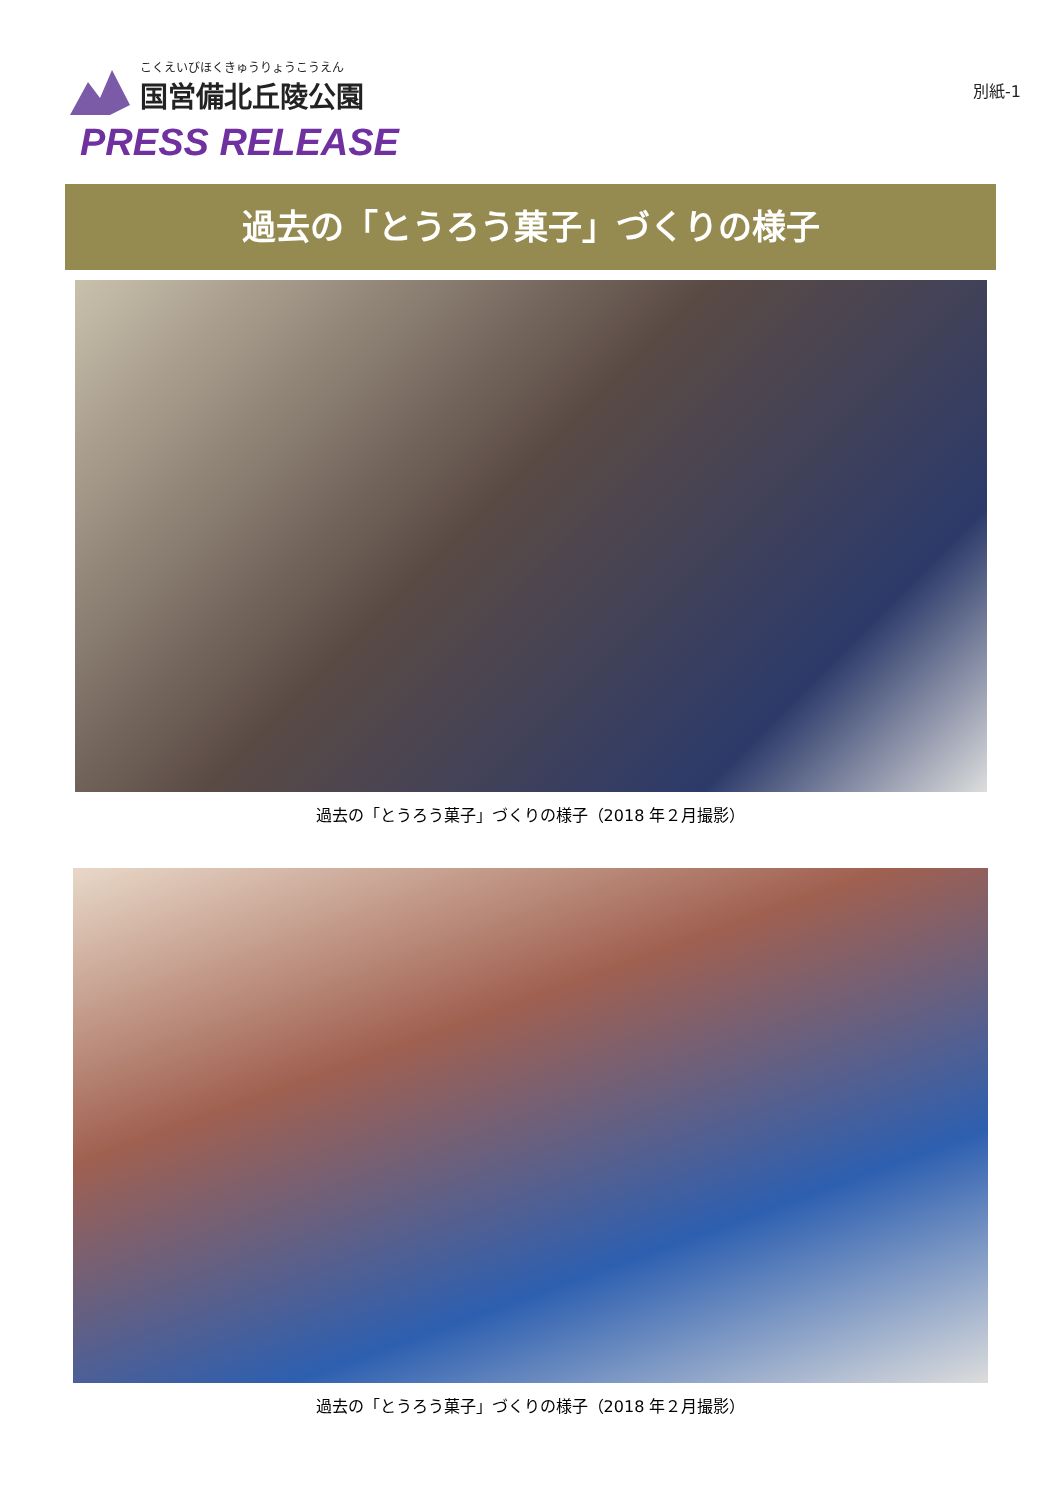こくえいびほくきゅうりょうこうえん
国営備北丘陵公園
PRESS RELEASE
別紙-1
過去の「とうろう菓子」づくりの様子
過去の「とうろう菓子」づくりの様子（2018 年２月撮影）
過去の「とうろう菓子」づくりの様子（2018 年２月撮影）